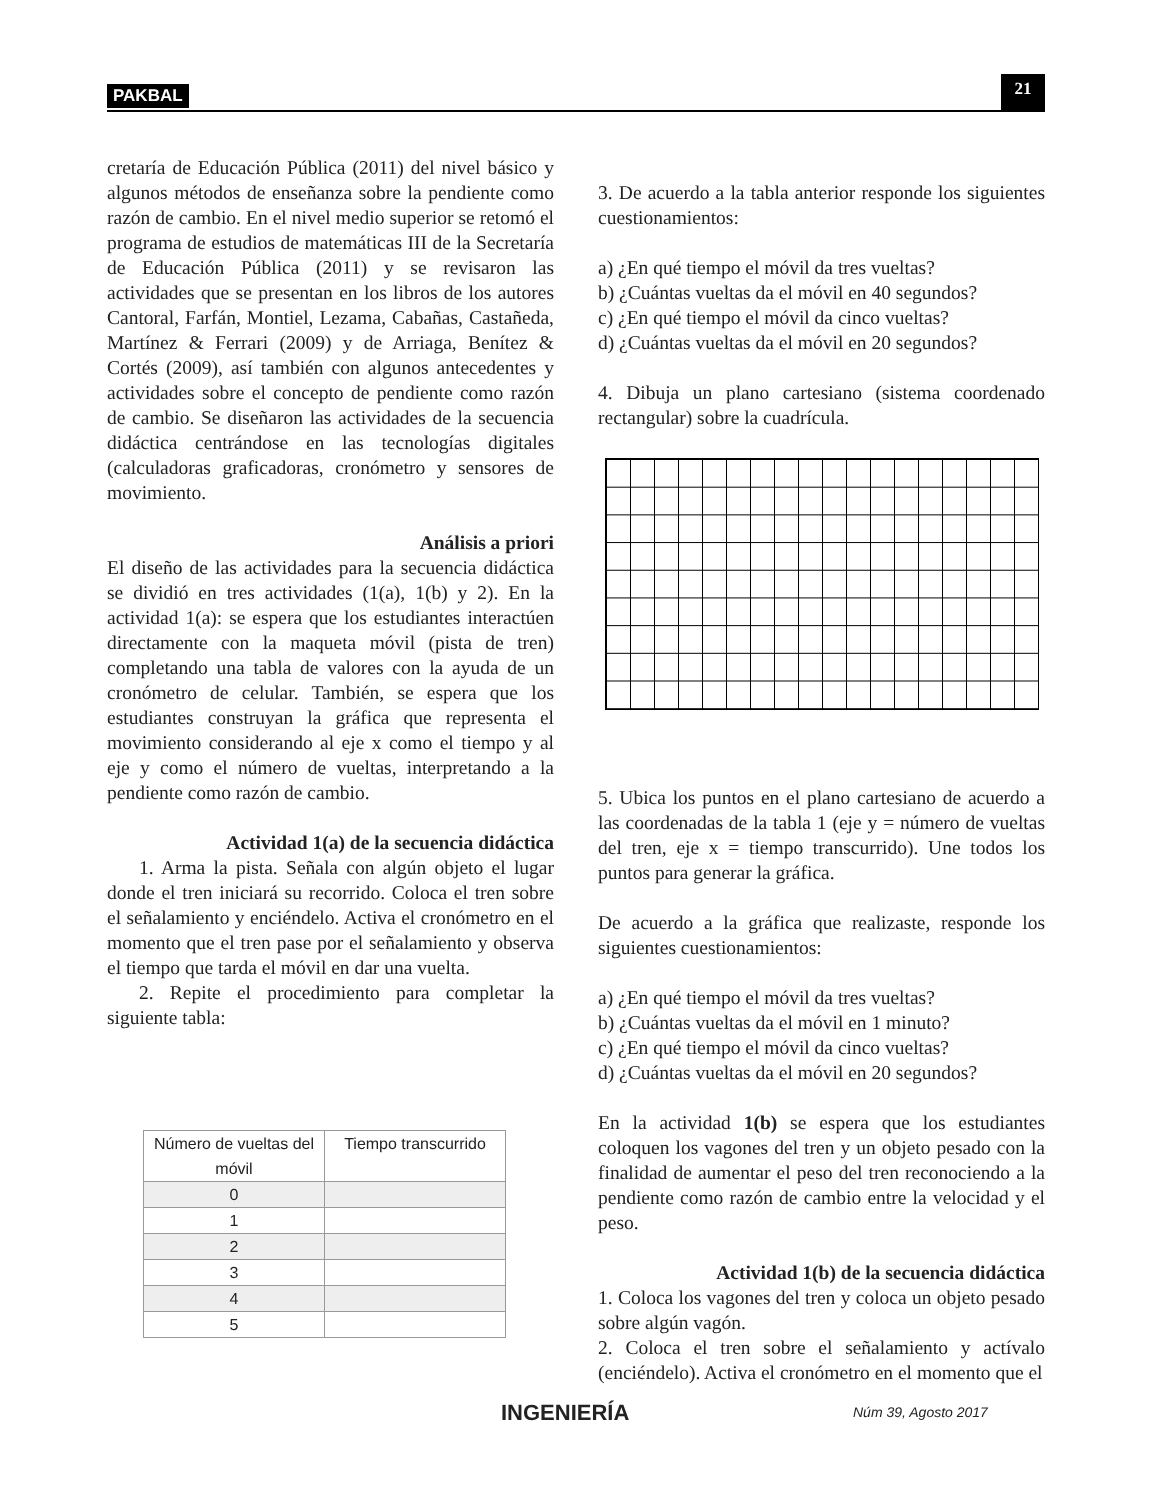PAKBAL 21
cretaría de Educación Pública (2011) del nivel básico y algunos métodos de enseñanza sobre la pendiente como razón de cambio. En el nivel medio superior se retomó el programa de estudios de matemáticas III de la Secretaría de Educación Pública (2011) y se revisaron las actividades que se presentan en los libros de los autores Cantoral, Farfán, Montiel, Lezama, Cabañas, Castañeda, Martínez & Ferrari (2009) y de Arriaga, Benítez & Cortés (2009), así también con algunos antecedentes y actividades sobre el concepto de pendiente como razón de cambio. Se diseñaron las actividades de la secuencia didáctica centrándose en las tecnologías digitales (calculadoras graficadoras, cronómetro y sensores de movimiento.
Análisis a priori
El diseño de las actividades para la secuencia didáctica se dividió en tres actividades (1(a), 1(b) y 2). En la actividad 1(a): se espera que los estudiantes interactúen directamente con la maqueta móvil (pista de tren) completando una tabla de valores con la ayuda de un cronómetro de celular. También, se espera que los estudiantes construyan la gráfica que representa el movimiento considerando al eje x como el tiempo y al eje y como el número de vueltas, interpretando a la pendiente como razón de cambio.
Actividad 1(a) de la secuencia didáctica
1. Arma la pista. Señala con algún objeto el lugar donde el tren iniciará su recorrido. Coloca el tren sobre el señalamiento y enciéndelo. Activa el cronómetro en el momento que el tren pase por el señalamiento y observa el tiempo que tarda el móvil en dar una vuelta.
2. Repite el procedimiento para completar la siguiente tabla:
| Número de vueltas del móvil | Tiempo transcurrido |
| --- | --- |
| 0 | |
| 1 | |
| 2 | |
| 3 | |
| 4 | |
| 5 | |
3. De acuerdo a la tabla anterior responde los siguientes cuestionamientos:
a) ¿En qué tiempo el móvil da tres vueltas?
b) ¿Cuántas vueltas da el móvil en 40 segundos?
c) ¿En qué tiempo el móvil da cinco vueltas?
d) ¿Cuántas vueltas da el móvil en 20 segundos?
4. Dibuja un plano cartesiano (sistema coordenado rectangular) sobre la cuadrícula.
5. Ubica los puntos en el plano cartesiano de acuerdo a las coordenadas de la tabla 1 (eje y = número de vueltas del tren, eje x = tiempo transcurrido). Une todos los puntos para generar la gráfica.
De acuerdo a la gráfica que realizaste, responde los siguientes cuestionamientos:
a) ¿En qué tiempo el móvil da tres vueltas?
b) ¿Cuántas vueltas da el móvil en 1 minuto?
c) ¿En qué tiempo el móvil da cinco vueltas?
d) ¿Cuántas vueltas da el móvil en 20 segundos?
En la actividad 1(b) se espera que los estudiantes coloquen los vagones del tren y un objeto pesado con la finalidad de aumentar el peso del tren reconociendo a la pendiente como razón de cambio entre la velocidad y el peso.
Actividad 1(b) de la secuencia didáctica
1. Coloca los vagones del tren y coloca un objeto pesado sobre algún vagón.
2. Coloca el tren sobre el señalamiento y actívalo (enciéndelo). Activa el cronómetro en el momento que el
INGENIERÍA Núm 39, Agosto 2017